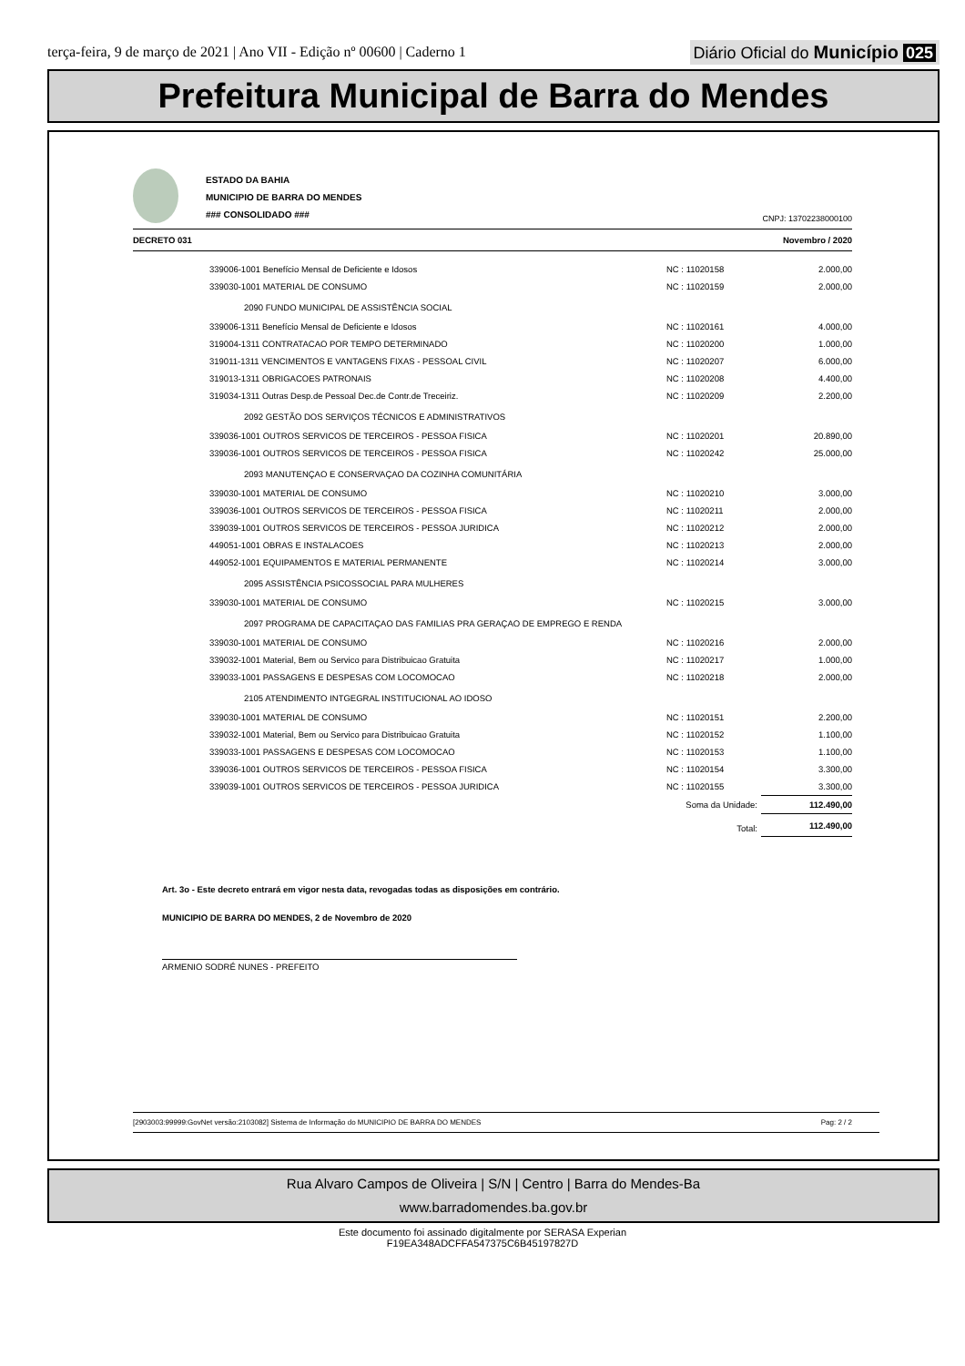terça-feira, 9 de março de 2021 | Ano VII - Edição nº 00600 | Caderno 1
Diário Oficial do Município 025
Prefeitura Municipal de Barra do Mendes
ESTADO DA BAHIA
MUNICIPIO DE BARRA DO MENDES
### CONSOLIDADO ###
CNPJ: 13702238000100
DECRETO 031 Novembro / 2020
| 339006-1001 Benefício Mensal de Deficiente e Idosos | NC : 11020158 | 2.000,00 |
| 339030-1001 MATERIAL DE CONSUMO | NC : 11020159 | 2.000,00 |
| 2090 FUNDO MUNICIPAL DE ASSISTÊNCIA SOCIAL | | |
| 339006-1311 Benefício Mensal de Deficiente e Idosos | NC : 11020161 | 4.000,00 |
| 319004-1311 CONTRATACAO POR TEMPO DETERMINADO | NC : 11020200 | 1.000,00 |
| 319011-1311 VENCIMENTOS E VANTAGENS FIXAS - PESSOAL CIVIL | NC : 11020207 | 6.000,00 |
| 319013-1311 OBRIGACOES PATRONAIS | NC : 11020208 | 4.400,00 |
| 319034-1311 Outras Desp.de Pessoal Dec.de Contr.de Treceiriz. | NC : 11020209 | 2.200,00 |
| 2092 GESTÃO DOS SERVIÇOS TÉCNICOS E ADMINISTRATIVOS | | |
| 339036-1001 OUTROS SERVICOS DE TERCEIROS - PESSOA FISICA | NC : 11020201 | 20.890,00 |
| 339036-1001 OUTROS SERVICOS DE TERCEIROS - PESSOA FISICA | NC : 11020242 | 25.000,00 |
| 2093 MANUTENÇAO E CONSERVAÇAO DA COZINHA COMUNITÁRIA | | |
| 339030-1001 MATERIAL DE CONSUMO | NC : 11020210 | 3.000,00 |
| 339036-1001 OUTROS SERVICOS DE TERCEIROS - PESSOA FISICA | NC : 11020211 | 2.000,00 |
| 339039-1001 OUTROS SERVICOS DE TERCEIROS - PESSOA JURIDICA | NC : 11020212 | 2.000,00 |
| 449051-1001 OBRAS E INSTALACOES | NC : 11020213 | 2.000,00 |
| 449052-1001 EQUIPAMENTOS E MATERIAL PERMANENTE | NC : 11020214 | 3.000,00 |
| 2095 ASSISTÊNCIA PSICOSSOCIAL PARA MULHERES | | |
| 339030-1001 MATERIAL DE CONSUMO | NC : 11020215 | 3.000,00 |
| 2097 PROGRAMA DE CAPACITAÇAO DAS FAMILIAS PRA GERAÇAO DE EMPREGO E RENDA | | |
| 339030-1001 MATERIAL DE CONSUMO | NC : 11020216 | 2.000,00 |
| 339032-1001 Material, Bem ou Servico para Distribuicao Gratuita | NC : 11020217 | 1.000,00 |
| 339033-1001 PASSAGENS E DESPESAS COM LOCOMOCAO | NC : 11020218 | 2.000,00 |
| 2105 ATENDIMENTO INTGEGRAL INSTITUCIONAL AO IDOSO | | |
| 339030-1001 MATERIAL DE CONSUMO | NC : 11020151 | 2.200,00 |
| 339032-1001 Material, Bem ou Servico para Distribuicao Gratuita | NC : 11020152 | 1.100,00 |
| 339033-1001 PASSAGENS E DESPESAS COM LOCOMOCAO | NC : 11020153 | 1.100,00 |
| 339036-1001 OUTROS SERVICOS DE TERCEIROS - PESSOA FISICA | NC : 11020154 | 3.300,00 |
| 339039-1001 OUTROS SERVICOS DE TERCEIROS - PESSOA JURIDICA | NC : 11020155 | 3.300,00 |
| | Soma da Unidade: | 112.490,00 |
| | Total: | 112.490,00 |
Art. 3o - Este decreto entrará em vigor nesta data, revogadas todas as disposições em contrário.
MUNICIPIO DE BARRA DO MENDES, 2 de Novembro de 2020
ARMENIO SODRÉ NUNES - PREFEITO
[2903003:99999:GovNet versão:2103082] Sistema de Informação do MUNICIPIO DE BARRA DO MENDES Pag: 2 / 2
Rua Alvaro Campos de Oliveira | S/N | Centro | Barra do Mendes-Ba
www.barradomendes.ba.gov.br
Este documento foi assinado digitalmente por SERASA Experian
F19EA348ADCFFA547375C6B45197827D